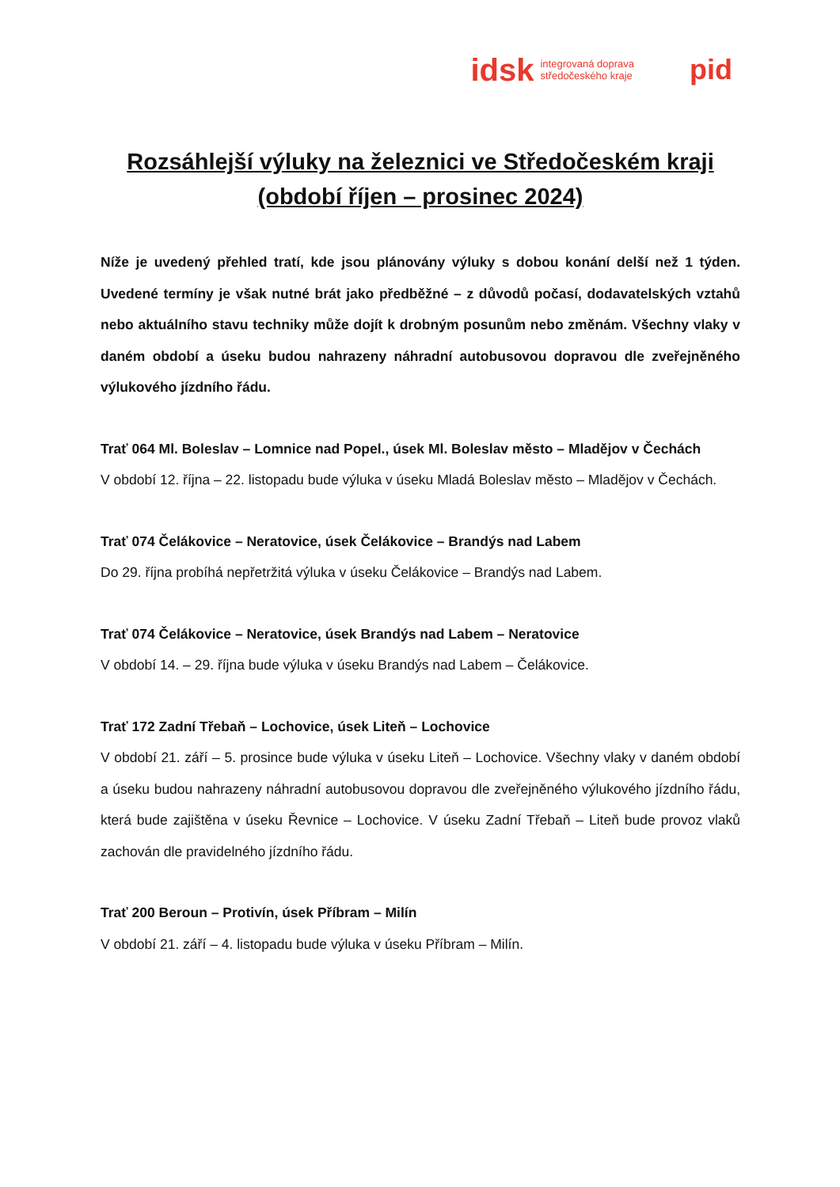idsk integrovaná doprava
středočeského kraje
pid
Rozsáhlejší výluky na železnici ve Středočeském kraji
(období říjen – prosinec 2024)
Níže je uvedený přehled tratí, kde jsou plánovány výluky s dobou konání delší než 1 týden. Uvedené termíny je však nutné brát jako předběžné – z důvodů počasí, dodavatelských vztahů nebo aktuálního stavu techniky může dojít k drobným posunům nebo změnám. Všechny vlaky v daném období a úseku budou nahrazeny náhradní autobusovou dopravou dle zveřejněného výlukového jízdního řádu.
Trať 064 Ml. Boleslav – Lomnice nad Popel., úsek Ml. Boleslav město – Mladějov v Čechách
V období 12. října – 22. listopadu bude výluka v úseku Mladá Boleslav město – Mladějov v Čechách.
Trať 074 Čelákovice – Neratovice, úsek Čelákovice – Brandýs nad Labem
Do 29. října probíhá nepřetržitá výluka v úseku Čelákovice – Brandýs nad Labem.
Trať 074 Čelákovice – Neratovice, úsek Brandýs nad Labem – Neratovice
V období 14. – 29. října bude výluka v úseku Brandýs nad Labem – Čelákovice.
Trať 172 Zadní Třebaň – Lochovice, úsek Liteň – Lochovice
V období 21. září – 5. prosince bude výluka v úseku Liteň – Lochovice. Všechny vlaky v daném období a úseku budou nahrazeny náhradní autobusovou dopravou dle zveřejněného výlukového jízdního řádu, která bude zajištěna v úseku Řevnice – Lochovice. V úseku Zadní Třebaň – Liteň bude provoz vlaků zachován dle pravidelného jízdního řádu.
Trať 200 Beroun – Protivín, úsek Příbram – Milín
V období 21. září – 4. listopadu bude výluka v úseku Příbram – Milín.